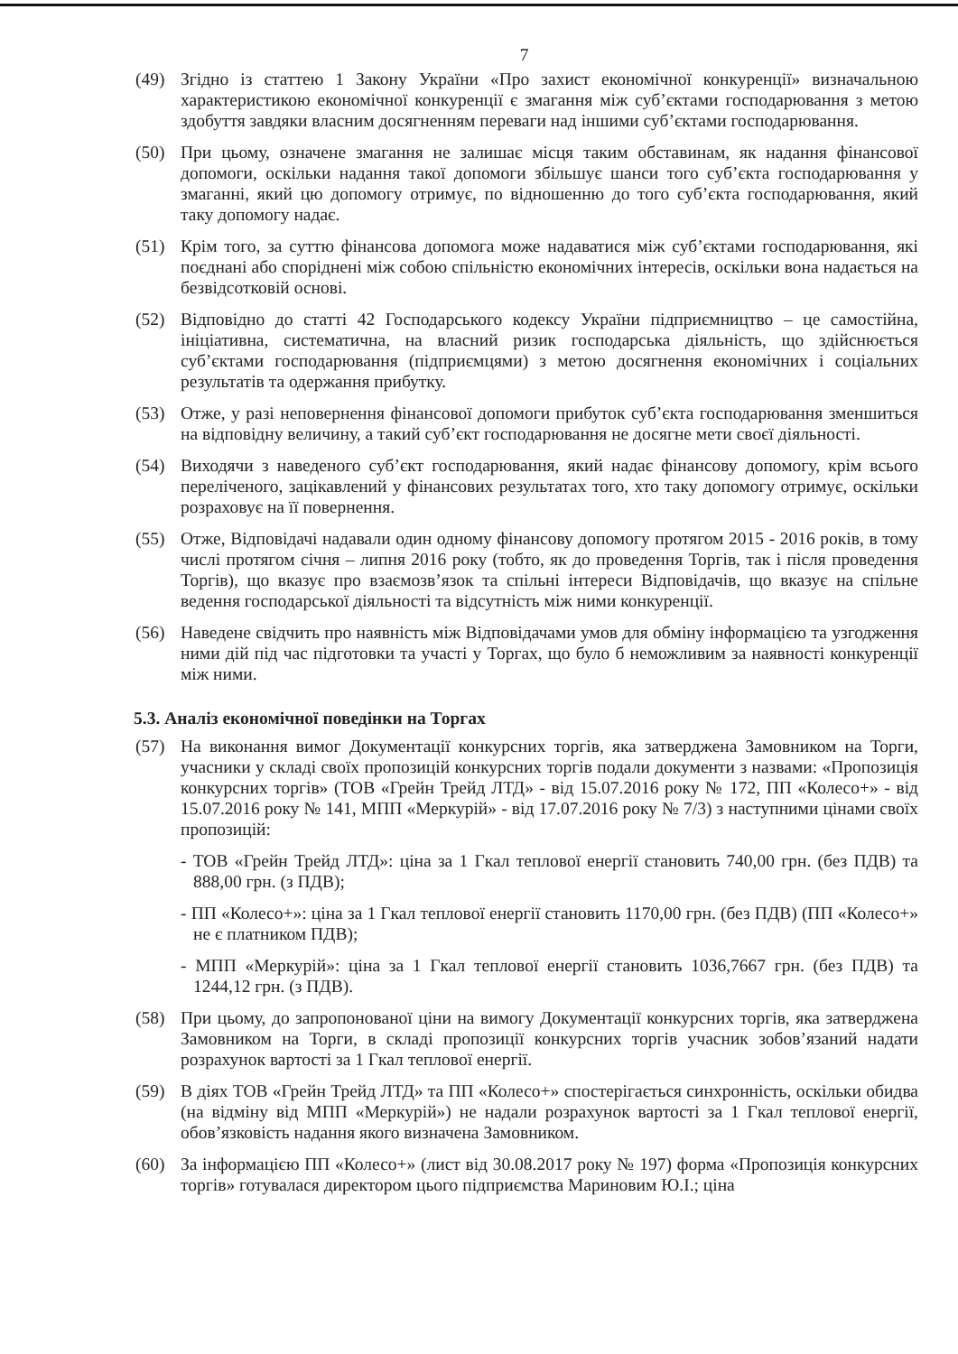7
(49) Згідно із статтею 1 Закону України «Про захист економічної конкуренції» визначальною характеристикою економічної конкуренції є змагання між суб’єктами господарювання з метою здобуття завдяки власним досягненням переваги над іншими суб’єктами господарювання.
(50) При цьому, означене змагання не залишає місця таким обставинам, як надання фінансової допомоги, оскільки надання такої допомоги збільшує шанси того суб’єкта господарювання у змаганні, який цю допомогу отримує, по відношенню до того суб’єкта господарювання, який таку допомогу надає.
(51) Крім того, за суттю фінансова допомога може надаватися між суб’єктами господарювання, які поєднані або споріднені між собою спільністю економічних інтересів, оскільки вона надається на безвідсотковій основі.
(52) Відповідно до статті 42 Господарського кодексу України підприємництво – це самостійна, ініціативна, систематична, на власний ризик господарська діяльність, що здійснюється суб’єктами господарювання (підприємцями) з метою досягнення економічних і соціальних результатів та одержання прибутку.
(53) Отже, у разі неповернення фінансової допомоги прибуток суб’єкта господарювання зменшиться на відповідну величину, а такий суб’єкт господарювання не досягне мети своєї діяльності.
(54) Виходячи з наведеного суб’єкт господарювання, який надає фінансову допомогу, крім всього переліченого, зацікавлений у фінансових результатах того, хто таку допомогу отримує, оскільки розраховує на її повернення.
(55) Отже, Відповідачі надавали один одному фінансову допомогу протягом 2015 - 2016 років, в тому числі протягом січня – липня 2016 року (тобто, як до проведення Торгів, так і після проведення Торгів), що вказує про взаємозв’язок та спільні інтереси Відповідачів, що вказує на спільне ведення господарської діяльності та відсутність між ними конкуренції.
(56) Наведене свідчить про наявність між Відповідачами умов для обміну інформацією та узгодження ними дій під час підготовки та участі у Торгах, що було б неможливим за наявності конкуренції між ними.
5.3. Аналіз економічної поведінки на Торгах
(57) На виконання вимог Документації конкурсних торгів, яка затверджена Замовником на Торги, учасники у складі своїх пропозицій конкурсних торгів подали документи з назвами: «Пропозиція конкурсних торгів» (ТОВ «Грейн Трейд ЛТД» - від 15.07.2016 року № 172, ПП «Колесо+» - від 15.07.2016 року № 141, МПП «Меркурій» - від 17.07.2016 року № 7/3) з наступними цінами своїх пропозицій:
- ТОВ «Грейн Трейд ЛТД»: ціна за 1 Гкал теплової енергії становить 740,00 грн. (без ПДВ) та 888,00 грн. (з ПДВ);
- ПП «Колесо+»: ціна за 1 Гкал теплової енергії становить 1170,00 грн. (без ПДВ) (ПП «Колесо+» не є платником ПДВ);
- МПП «Меркурій»: ціна за 1 Гкал теплової енергії становить 1036,7667 грн. (без ПДВ) та 1244,12 грн. (з ПДВ).
(58) При цьому, до запропонованої ціни на вимогу Документації конкурсних торгів, яка затверджена Замовником на Торги, в складі пропозиції конкурсних торгів учасник зобов’язаний надати розрахунок вартості за 1 Гкал теплової енергії.
(59) В діях ТОВ «Грейн Трейд ЛТД» та ПП «Колесо+» спостерігається синхронність, оскільки обидва (на відміну від МПП «Меркурій») не надали розрахунок вартості за 1 Гкал теплової енергії, обов’язковість надання якого визначена Замовником.
(60) За інформацією ПП «Колесо+» (лист від 30.08.2017 року № 197) форма «Пропозиція конкурсних торгів» готувалася директором цього підприємства Мариновим Ю.І.; ціна